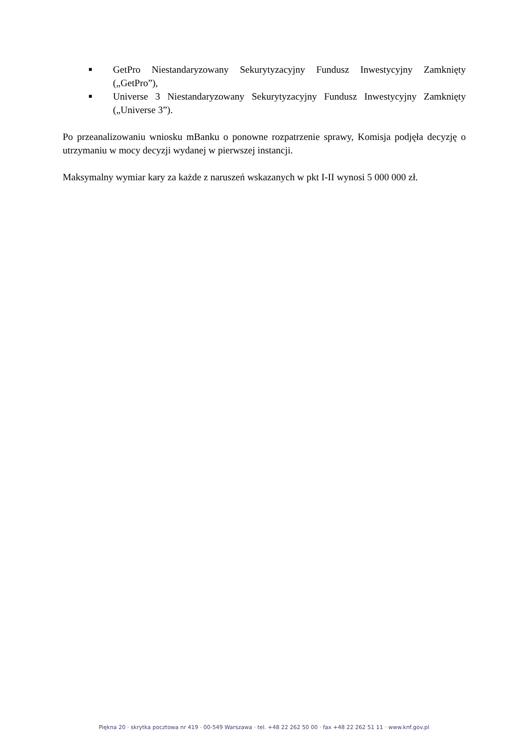■ GetPro Niestandaryzowany Sekurytyzacyjny Fundusz Inwestycyjny Zamknięty („GetPro”),
■ Universe 3 Niestandaryzowany Sekurytyzacyjny Fundusz Inwestycyjny Zamknięty („Universe 3”).
Po przeanalizowaniu wniosku mBanku o ponowne rozpatrzenie sprawy, Komisja podjęła decyzję o utrzymaniu w mocy decyzji wydanej w pierwszej instancji.
Maksymalny wymiar kary za każde z naruszeń wskazanych w pkt I-II wynosi 5 000 000 zł.
Piękna 20 · skrytka pocztowa nr 419 · 00-549 Warszawa · tel. +48 22 262 50 00 · fax +48 22 262 51 11 · www.knf.gov.pl